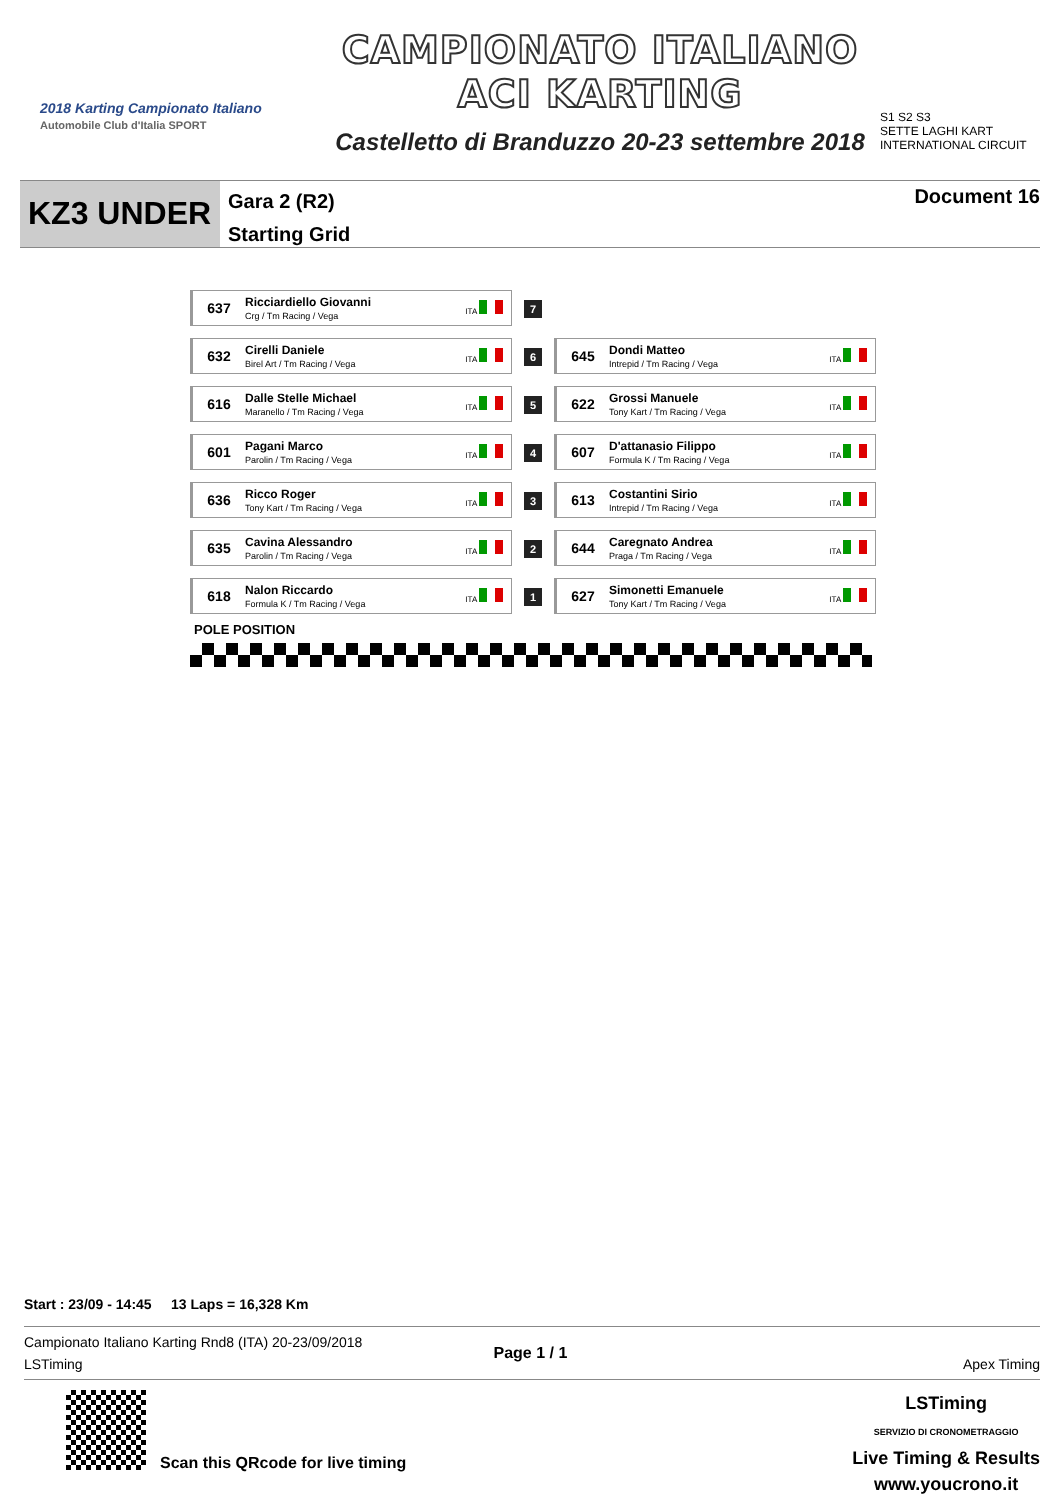2018 Karting Campionato Italiano
Automobile Club d'Italia SPORT
CAMPIONATO ITALIANO
ACI KARTING
Castelletto di Branduzzo 20-23 settembre 2018
S1 S2 S3
SETTE LAGHI KART
INTERNATIONAL CIRCUIT
KZ3 UNDER
Gara 2 (R2)
Starting Grid
Document 16
| 637 Ricciardiello Giovanni Crg / Tm Racing / Vega ITA | 7 | |
| 632 Cirelli Daniele Birel Art / Tm Racing / Vega ITA | 6 | 645 Dondi Matteo Intrepid / Tm Racing / Vega ITA |
| 616 Dalle Stelle Michael Maranello / Tm Racing / Vega ITA | 5 | 622 Grossi Manuele Tony Kart / Tm Racing / Vega ITA |
| 601 Pagani Marco Parolin / Tm Racing / Vega ITA | 4 | 607 D'attanasio Filippo Formula K / Tm Racing / Vega ITA |
| 636 Ricco Roger Tony Kart / Tm Racing / Vega ITA | 3 | 613 Costantini Sirio Intrepid / Tm Racing / Vega ITA |
| 635 Cavina Alessandro Parolin / Tm Racing / Vega ITA | 2 | 644 Caregnato Andrea Praga / Tm Racing / Vega ITA |
| 618 Nalon Riccardo Formula K / Tm Racing / Vega ITA | 1 | 627 Simonetti Emanuele Tony Kart / Tm Racing / Vega ITA |
POLE POSITION
Start : 23/09 - 14:45 13 Laps = 16,328 Km
Campionato Italiano Karting Rnd8 (ITA) 20-23/09/2018
LSTiming
Page 1 / 1
Apex Timing
Scan this QRcode for live timing
LSTiming
SERVIZIO DI CRONOMETRAGGIO
Live Timing & Results
www.youcrono.it